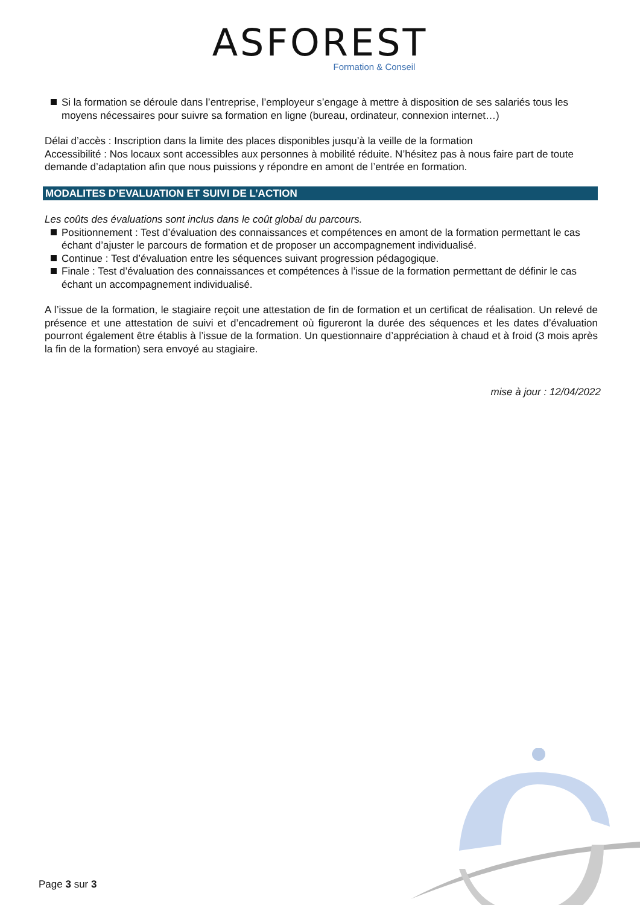ASFOREST
Formation & Conseil
Si la formation se déroule dans l’entreprise, l’employeur s’engage à mettre à disposition de ses salariés tous les moyens nécessaires pour suivre sa formation en ligne (bureau, ordinateur, connexion internet…)
Délai d’accès : Inscription dans la limite des places disponibles jusqu’à la veille de la formation
Accessibilité : Nos locaux sont accessibles aux personnes à mobilité réduite. N’hésitez pas à nous faire part de toute demande d’adaptation afin que nous puissions y répondre en amont de l’entrée en formation.
MODALITES D’EVALUATION ET SUIVI DE L’ACTION
Les coûts des évaluations sont inclus dans le coût global du parcours.
Positionnement : Test d’évaluation des connaissances et compétences en amont de la formation permettant le cas échant d’ajuster le parcours de formation et de proposer un accompagnement individualisé.
Continue : Test d’évaluation entre les séquences suivant progression pédagogique.
Finale : Test d’évaluation des connaissances et compétences à l’issue de la formation permettant de définir le cas échant un accompagnement individualisé.
A l’issue de la formation, le stagiaire reçoit une attestation de fin de formation et un certificat de réalisation. Un relevé de présence et une attestation de suivi et d’encadrement où figureront la durée des séquences et les dates d’évaluation pourront également être établis à l’issue de la formation. Un questionnaire d’appréciation à chaud et à froid (3 mois après la fin de la formation) sera envoyé au stagiaire.
mise à jour : 12/04/2022
Page 3 sur 3